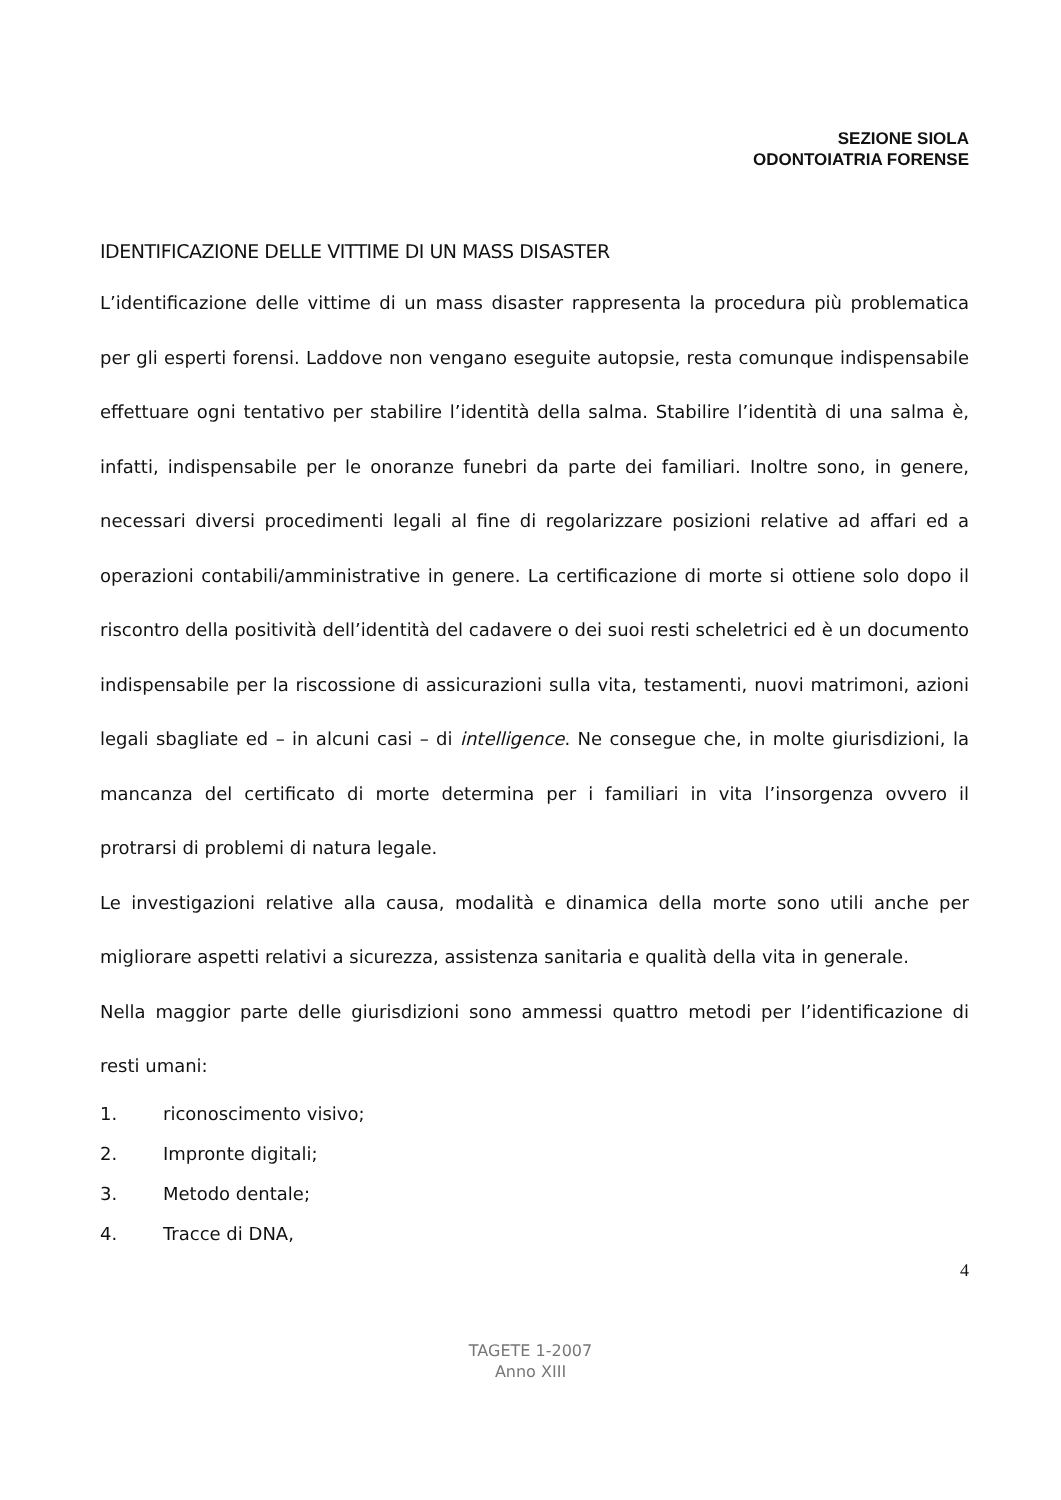SEZIONE SIOLA
ODONTOIATRIA FORENSE
IDENTIFICAZIONE DELLE VITTIME DI UN MASS DISASTER
L’identificazione delle vittime di un mass disaster rappresenta la procedura più problematica per gli esperti forensi. Laddove non vengano eseguite autopsie, resta comunque indispensabile effettuare ogni tentativo per stabilire l’identità della salma. Stabilire l’identità di una salma è, infatti, indispensabile per le onoranze funebri da parte dei familiari. Inoltre sono, in genere, necessari diversi procedimenti legali al fine di regolarizzare posizioni relative ad affari ed a operazioni contabili/amministrative in genere. La certificazione di morte si ottiene solo dopo il riscontro della positività dell’identità del cadavere o dei suoi resti scheletrici ed è un documento indispensabile per la riscossione di assicurazioni sulla vita, testamenti, nuovi matrimoni, azioni legali sbagliate ed – in alcuni casi – di intelligence. Ne consegue che, in molte giurisdizioni, la mancanza del certificato di morte determina per i familiari in vita l’insorgenza ovvero il protrarsi di problemi di natura legale.
Le investigazioni relative alla causa, modalità e dinamica della morte sono utili anche per migliorare aspetti relativi a sicurezza, assistenza sanitaria e qualità della vita in generale.
Nella maggior parte delle giurisdizioni sono ammessi quattro metodi per l’identificazione di resti umani:
1. riconoscimento visivo;
2. Impronte digitali;
3. Metodo dentale;
4. Tracce di DNA,
4
TAGETE 1-2007
Anno XIII